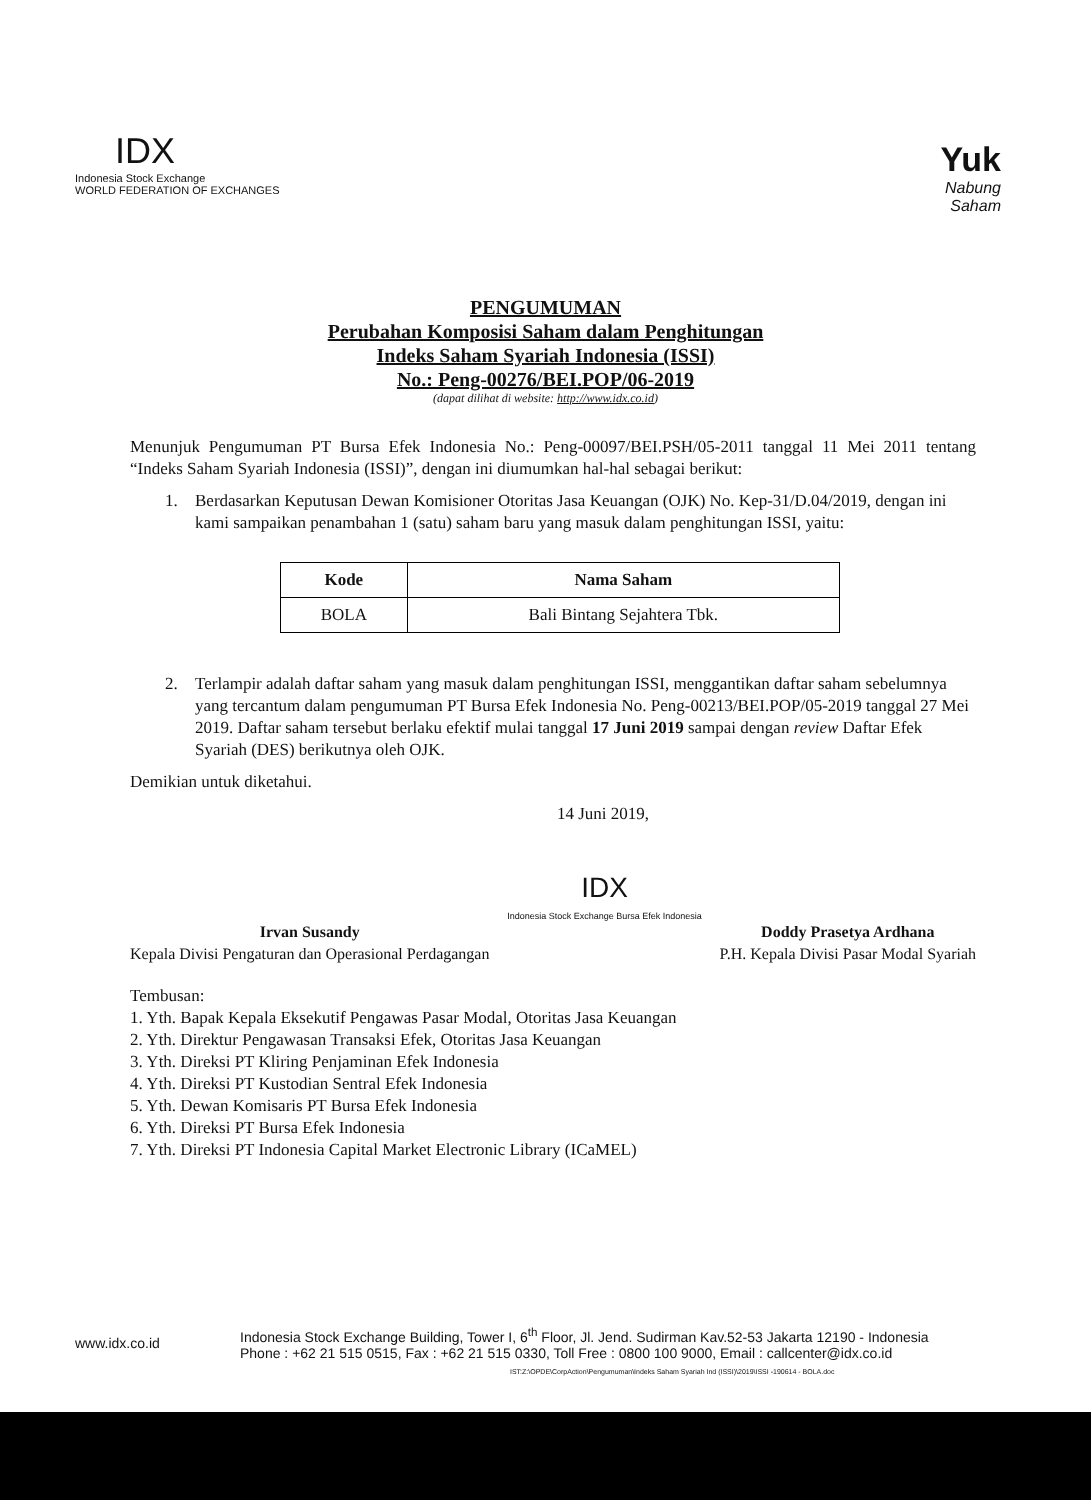IDX
Indonesia Stock Exchange
WORLD FEDERATION OF EXCHANGES
Yuk
Nabung
Saham
PENGUMUMAN
Perubahan Komposisi Saham dalam Penghitungan
Indeks Saham Syariah Indonesia (ISSI)
No.: Peng-00276/BEI.POP/06-2019
(dapat dilihat di website: http://www.idx.co.id)
Menunjuk Pengumuman PT Bursa Efek Indonesia No.: Peng-00097/BEI.PSH/05-2011 tanggal 11 Mei 2011 tentang “Indeks Saham Syariah Indonesia (ISSI)”, dengan ini diumumkan hal-hal sebagai berikut:
1. Berdasarkan Keputusan Dewan Komisioner Otoritas Jasa Keuangan (OJK) No. Kep-31/D.04/2019, dengan ini kami sampaikan penambahan 1 (satu) saham baru yang masuk dalam penghitungan ISSI, yaitu:
| Kode | Nama Saham |
| --- | --- |
| BOLA | Bali Bintang Sejahtera Tbk. |
2. Terlampir adalah daftar saham yang masuk dalam penghitungan ISSI, menggantikan daftar saham sebelumnya yang tercantum dalam pengumuman PT Bursa Efek Indonesia No. Peng-00213/BEI.POP/05-2019 tanggal 27 Mei 2019. Daftar saham tersebut berlaku efektif mulai tanggal 17 Juni 2019 sampai dengan review Daftar Efek Syariah (DES) berikutnya oleh OJK.
Demikian untuk diketahui.
14 Juni 2019,
Irvan Susandy
Kepala Divisi Pengaturan dan Operasional Perdagangan
IDX
Indonesia Stock Exchange Bursa Efek Indonesia
Doddy Prasetya Ardhana
P.H. Kepala Divisi Pasar Modal Syariah
Tembusan:
1. Yth. Bapak Kepala Eksekutif Pengawas Pasar Modal, Otoritas Jasa Keuangan
2. Yth. Direktur Pengawasan Transaksi Efek, Otoritas Jasa Keuangan
3. Yth. Direksi PT Kliring Penjaminan Efek Indonesia
4. Yth. Direksi PT Kustodian Sentral Efek Indonesia
5. Yth. Dewan Komisaris PT Bursa Efek Indonesia
6. Yth. Direksi PT Bursa Efek Indonesia
7. Yth. Direksi PT Indonesia Capital Market Electronic Library (ICaMEL)
www.idx.co.id
Indonesia Stock Exchange Building, Tower I, 6<sup>th</sup> Floor, Jl. Jend. Sudirman Kav.52-53 Jakarta 12190 - Indonesia
Phone : +62 21 515 0515, Fax : +62 21 515 0330, Toll Free : 0800 100 9000, Email : callcenter@idx.co.id
IST:Z:\OPDE\CorpAction\Pengumuman\Indeks Saham Syariah Ind (ISSI)\2019\ISSI -190614 - BOLA.doc